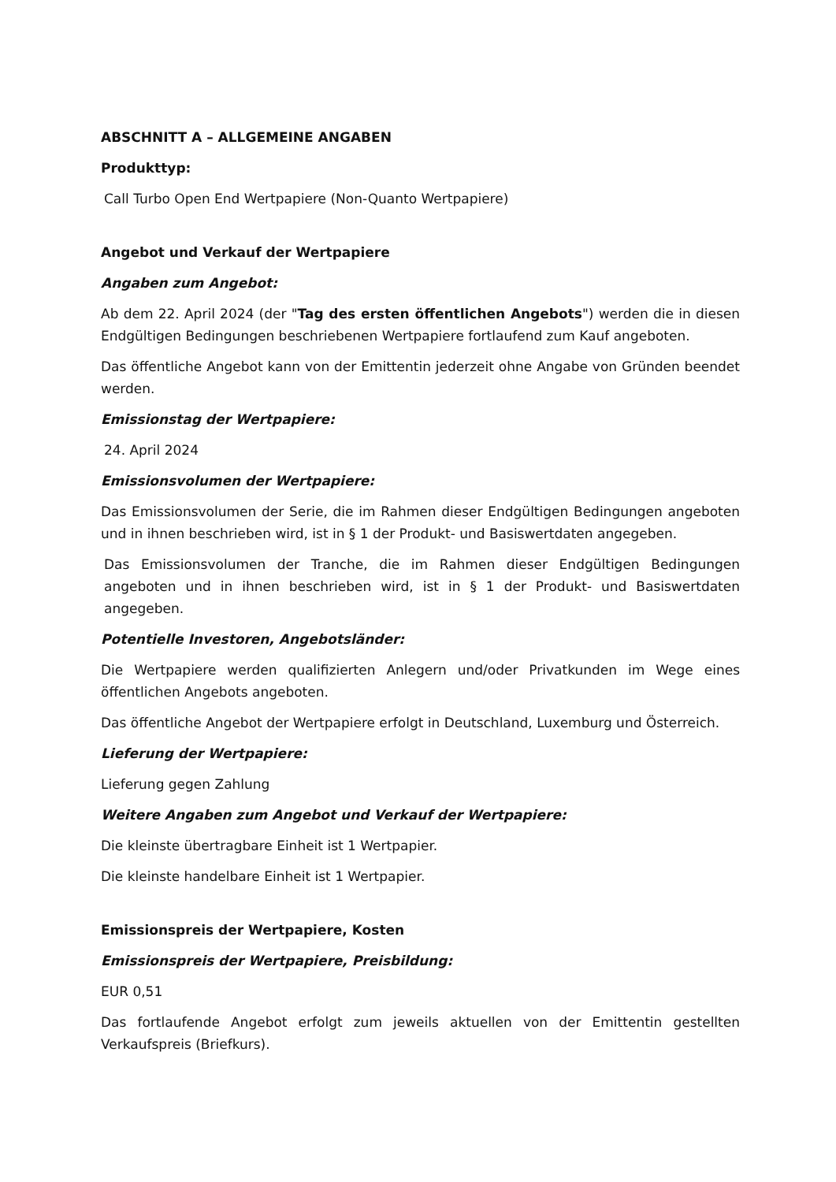ABSCHNITT A – ALLGEMEINE ANGABEN
Produkttyp:
Call Turbo Open End Wertpapiere (Non-Quanto Wertpapiere)
Angebot und Verkauf der Wertpapiere
Angaben zum Angebot:
Ab dem 22. April 2024 (der "Tag des ersten öffentlichen Angebots") werden die in diesen Endgültigen Bedingungen beschriebenen Wertpapiere fortlaufend zum Kauf angeboten.
Das öffentliche Angebot kann von der Emittentin jederzeit ohne Angabe von Gründen beendet werden.
Emissionstag der Wertpapiere:
24. April 2024
Emissionsvolumen der Wertpapiere:
Das Emissionsvolumen der Serie, die im Rahmen dieser Endgültigen Bedingungen angeboten und in ihnen beschrieben wird, ist in § 1 der Produkt- und Basiswertdaten angegeben.
Das Emissionsvolumen der Tranche, die im Rahmen dieser Endgültigen Bedingungen angeboten und in ihnen beschrieben wird, ist in § 1 der Produkt- und Basiswertdaten angegeben.
Potentielle Investoren, Angebotsländer:
Die Wertpapiere werden qualifizierten Anlegern und/oder Privatkunden im Wege eines öffentlichen Angebots angeboten.
Das öffentliche Angebot der Wertpapiere erfolgt in Deutschland, Luxemburg und Österreich.
Lieferung der Wertpapiere:
Lieferung gegen Zahlung
Weitere Angaben zum Angebot und Verkauf der Wertpapiere:
Die kleinste übertragbare Einheit ist 1 Wertpapier.
Die kleinste handelbare Einheit ist 1 Wertpapier.
Emissionspreis der Wertpapiere, Kosten
Emissionspreis der Wertpapiere, Preisbildung:
EUR 0,51
Das fortlaufende Angebot erfolgt zum jeweils aktuellen von der Emittentin gestellten Verkaufspreis (Briefkurs).